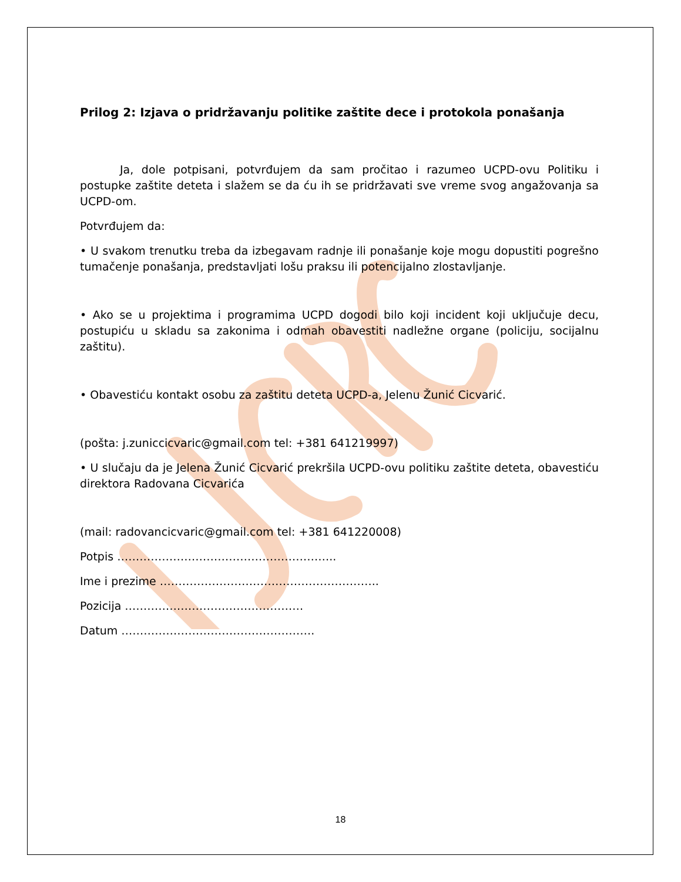Prilog 2: Izjava o pridržavanju politike zaštite dece i protokola ponašanja
Ja, dole potpisani, potvrđujem da sam pročitao i razumeo UCPD-ovu Politiku i postupke zaštite deteta i slažem se da ću ih se pridržavati sve vreme svog angažovanja sa UCPD-om.
Potvrđujem da:
• U svakom trenutku treba da izbegavam radnje ili ponašanje koje mogu dopustiti pogrešno tumačenje ponašanja, predstavljati lošu praksu ili potencijalno zlostavljanje.
• Ako se u projektima i programima UCPD dogodi bilo koji incident koji uključuje decu, postupiću u skladu sa zakonima i odmah obavestiti nadležne organe (policiju, socijalnu zaštitu).
• Obavestiću kontakt osobu za zaštitu deteta UCPD-a, Jelenu Žunić Cicvarić.
(pošta: j.zuniccicvaric@gmail.com tel: +381 641219997)
• U slučaju da je Jelena Žunić Cicvarić prekršila UCPD-ovu politiku zaštite deteta, obavestiću direktora Radovana Cicvarića
(mail: radovancicvaric@gmail.com tel: +381 641220008)
Potpis …………………………………………………..
Ime i prezime …………………………………………………..
Pozicija …………………………………………
Datum …………………………………………….
18